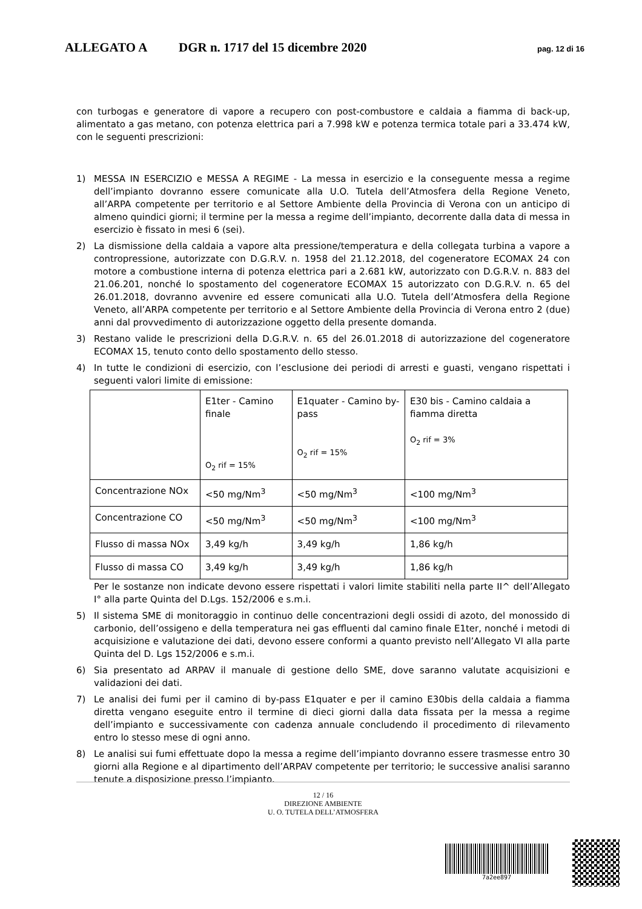ALLEGATO A DGR n. 1717 del 15 dicembre 2020 pag. 12 di 16
con turbogas e generatore di vapore a recupero con post-combustore e caldaia a fiamma di back-up, alimentato a gas metano, con potenza elettrica pari a 7.998 kW e potenza termica totale pari a 33.474 kW, con le seguenti prescrizioni:
1) MESSA IN ESERCIZIO e MESSA A REGIME - La messa in esercizio e la conseguente messa a regime dell’impianto dovranno essere comunicate alla U.O. Tutela dell’Atmosfera della Regione Veneto, all’ARPA competente per territorio e al Settore Ambiente della Provincia di Verona con un anticipo di almeno quindici giorni; il termine per la messa a regime dell’impianto, decorrente dalla data di messa in esercizio è fissato in mesi 6 (sei).
2) La dismissione della caldaia a vapore alta pressione/temperatura e della collegata turbina a vapore a contropressione, autorizzate con D.G.R.V. n. 1958 del 21.12.2018, del cogeneratore ECOMAX 24 con motore a combustione interna di potenza elettrica pari a 2.681 kW, autorizzato con D.G.R.V. n. 883 del 21.06.201, nonché lo spostamento del cogeneratore ECOMAX 15 autorizzato con D.G.R.V. n. 65 del 26.01.2018, dovranno avvenire ed essere comunicati alla U.O. Tutela dell’Atmosfera della Regione Veneto, all’ARPA competente per territorio e al Settore Ambiente della Provincia di Verona entro 2 (due) anni dal provvedimento di autorizzazione oggetto della presente domanda.
3) Restano valide le prescrizioni della D.G.R.V. n. 65 del 26.01.2018 di autorizzazione del cogeneratore ECOMAX 15, tenuto conto dello spostamento dello stesso.
4) In tutte le condizioni di esercizio, con l’esclusione dei periodi di arresti e guasti, vengano rispettati i seguenti valori limite di emissione:
| | E1ter - Camino finale O<sub>2</sub> rif = 15% | E1quater - Camino by-pass O<sub>2</sub> rif = 15% | E30 bis - Camino caldaia a fiamma diretta O<sub>2</sub> rif = 3% |
| Concentrazione NOx | <50 mg/Nm<sup>3</sup> | <50 mg/Nm<sup>3</sup> | <100 mg/Nm<sup>3</sup> |
| Concentrazione CO | <50 mg/Nm<sup>3</sup> | <50 mg/Nm<sup>3</sup> | <100 mg/Nm<sup>3</sup> |
| Flusso di massa NOx | 3,49 kg/h | 3,49 kg/h | 1,86 kg/h |
| Flusso di massa CO | 3,49 kg/h | 3,49 kg/h | 1,86 kg/h |
Per le sostanze non indicate devono essere rispettati i valori limite stabiliti nella parte II^ dell’Allegato I° alla parte Quinta del D.Lgs. 152/2006 e s.m.i.
5) Il sistema SME di monitoraggio in continuo delle concentrazioni degli ossidi di azoto, del monossido di carbonio, dell’ossigeno e della temperatura nei gas effluenti dal camino finale E1ter, nonché i metodi di acquisizione e valutazione dei dati, devono essere conformi a quanto previsto nell’Allegato VI alla parte Quinta del D. Lgs 152/2006 e s.m.i.
6) Sia presentato ad ARPAV il manuale di gestione dello SME, dove saranno valutate acquisizioni e validazioni dei dati.
7) Le analisi dei fumi per il camino di by-pass E1quater e per il camino E30bis della caldaia a fiamma diretta vengano eseguite entro il termine di dieci giorni dalla data fissata per la messa a regime dell’impianto e successivamente con cadenza annuale concludendo il procedimento di rilevamento entro lo stesso mese di ogni anno.
8) Le analisi sui fumi effettuate dopo la messa a regime dell’impianto dovranno essere trasmesse entro 30 giorni alla Regione e al dipartimento dell’ARPAV competente per territorio; le successive analisi saranno tenute a disposizione presso l’impianto.
12 / 16
DIREZIONE AMBIENTE
U. O. TUTELA DELL’ATMOSFERA
7a2ee897